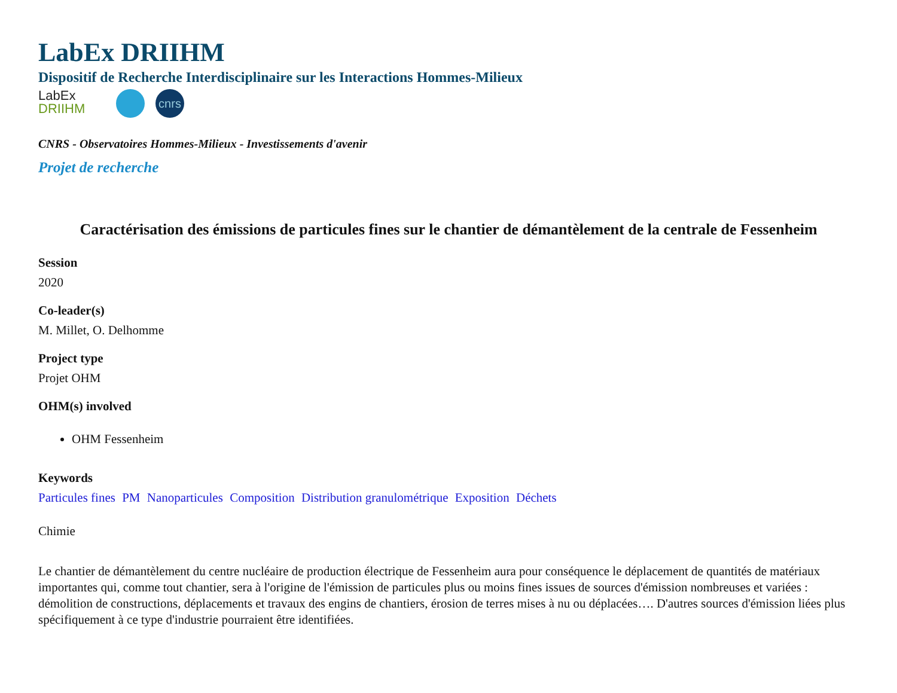LabEx DRIIHM
Dispositif de Recherche Interdisciplinaire sur les Interactions Hommes-Milieux
LabEx
DRIIHM
cnrs
CNRS - Observatoires Hommes-Milieux - Investissements d'avenir
Projet de recherche
Caractérisation des émissions de particules fines sur le chantier de démantèlement de la centrale de Fessenheim
Session
2020
Co-leader(s)
M. Millet, O. Delhomme
Project type
Projet OHM
OHM(s) involved
OHM Fessenheim
Keywords
Particules fines PM Nanoparticules Composition Distribution granulométrique Exposition Déchets
Chimie
Le chantier de démantèlement du centre nucléaire de production électrique de Fessenheim aura pour conséquence le déplacement de quantités de matériaux importantes qui, comme tout chantier, sera à l'origine de l'émission de particules plus ou moins fines issues de sources d'émission nombreuses et variées : démolition de constructions, déplacements et travaux des engins de chantiers, érosion de terres mises à nu ou déplacées…. D'autres sources d'émission liées plus spécifiquement à ce type d'industrie pourraient être identifiées.